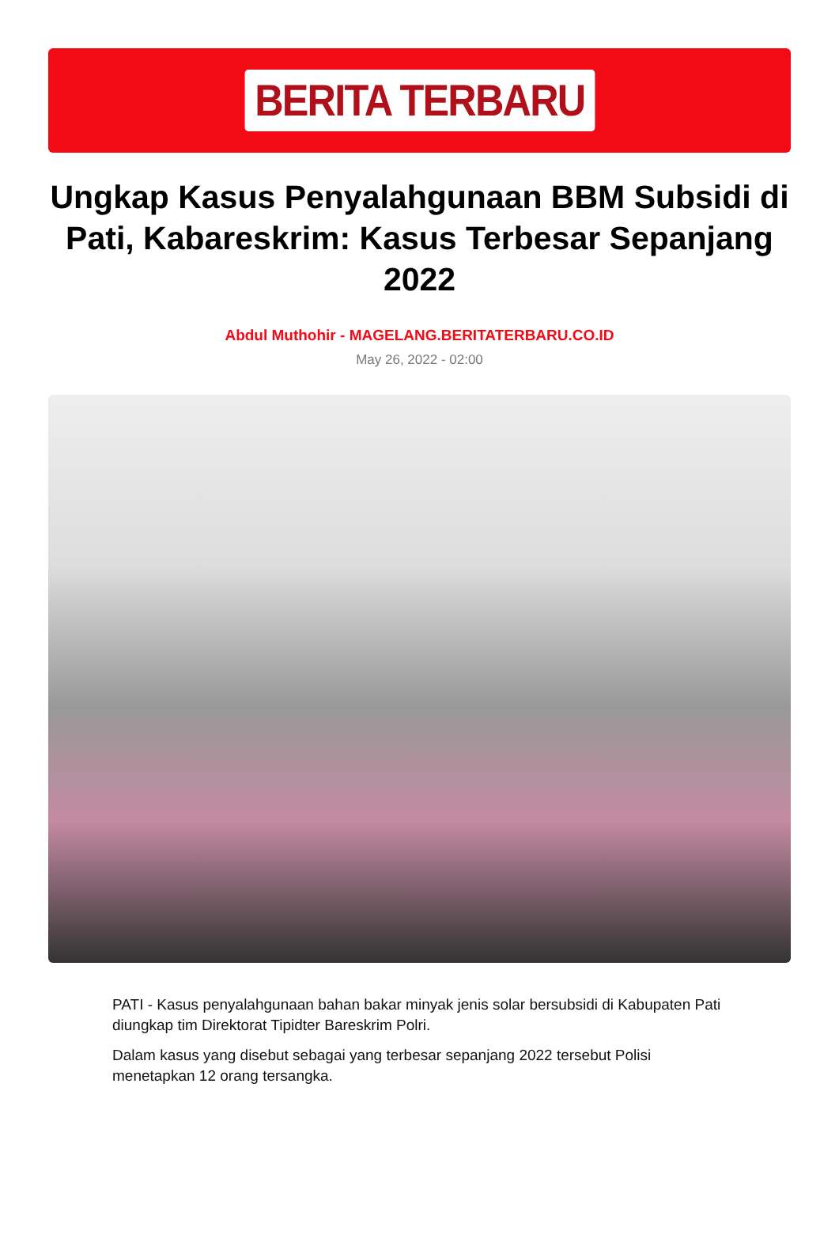BERITA TERBARU
Ungkap Kasus Penyalahgunaan BBM Subsidi di Pati, Kabareskrim: Kasus Terbesar Sepanjang 2022
Abdul Muthohir - MAGELANG.BERITATERBARU.CO.ID
May 26, 2022 - 02:00
PATI - Kasus penyalahgunaan bahan bakar minyak jenis solar bersubsidi di Kabupaten Pati diungkap tim Direktorat Tipidter Bareskrim Polri.
Dalam kasus yang disebut sebagai yang terbesar sepanjang 2022 tersebut Polisi menetapkan 12 orang tersangka.